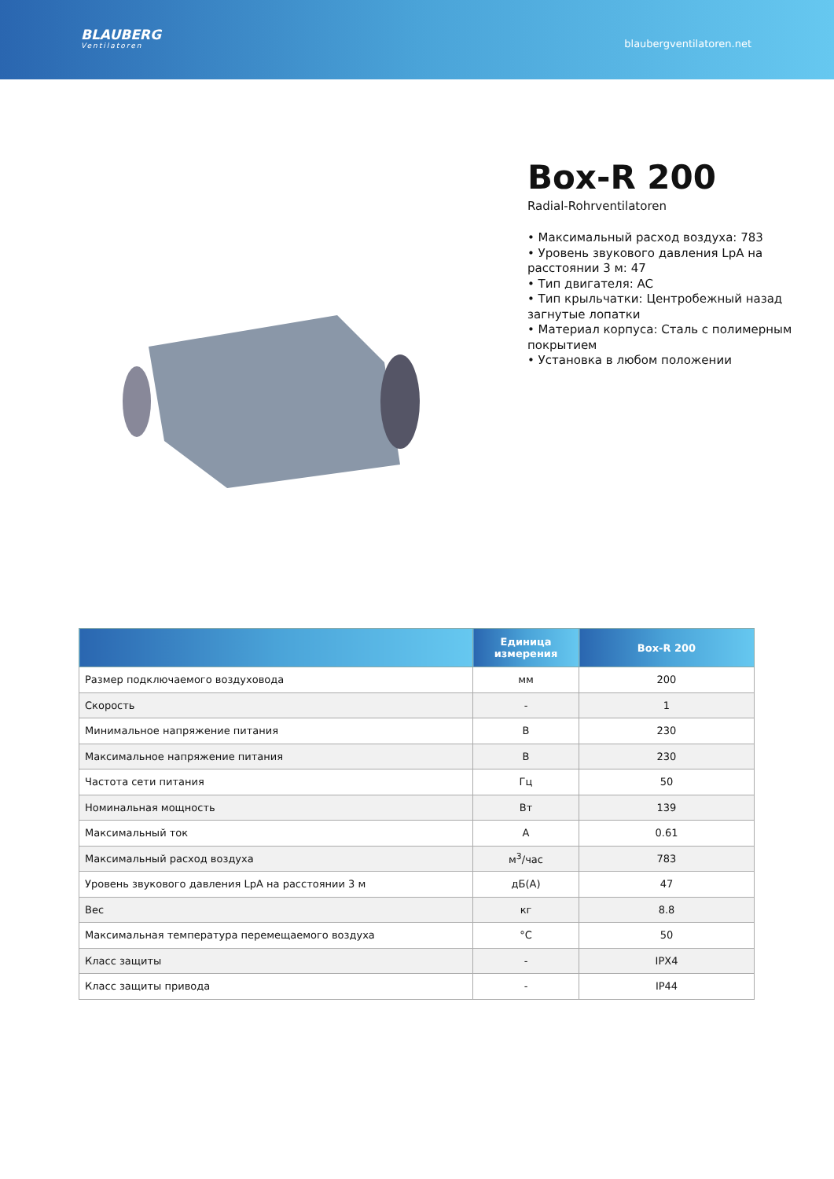BLAUBERG
Ventilatoren
blaubergventilatoren.net
Box-R 200
Radial-Rohrventilatoren
• Максимальный расход воздуха: 783
• Уровень звукового давления LpA на расстоянии 3 м: 47
• Тип двигателя: AC
• Тип крыльчатки: Центробежный назад загнутые лопатки
• Материал корпуса: Сталь с полимерным покрытием
• Установка в любом положении
| | Единица измерения | Box-R 200 |
| --- | --- | --- |
| Размер подключаемого воздуховода | мм | 200 |
| Скорость | - | 1 |
| Минимальное напряжение питания | В | 230 |
| Максимальное напряжение питания | В | 230 |
| Частота сети питания | Гц | 50 |
| Номинальная мощность | Вт | 139 |
| Максимальный ток | А | 0.61 |
| Максимальный расход воздуха | м<sup>3</sup>/час | 783 |
| Уровень звукового давления LpA на расстоянии 3 м | дБ(А) | 47 |
| Вес | кг | 8.8 |
| Максимальная температура перемещаемого воздуха | °C | 50 |
| Класс защиты | - | IPX4 |
| Класс защиты привода | - | IP44 |